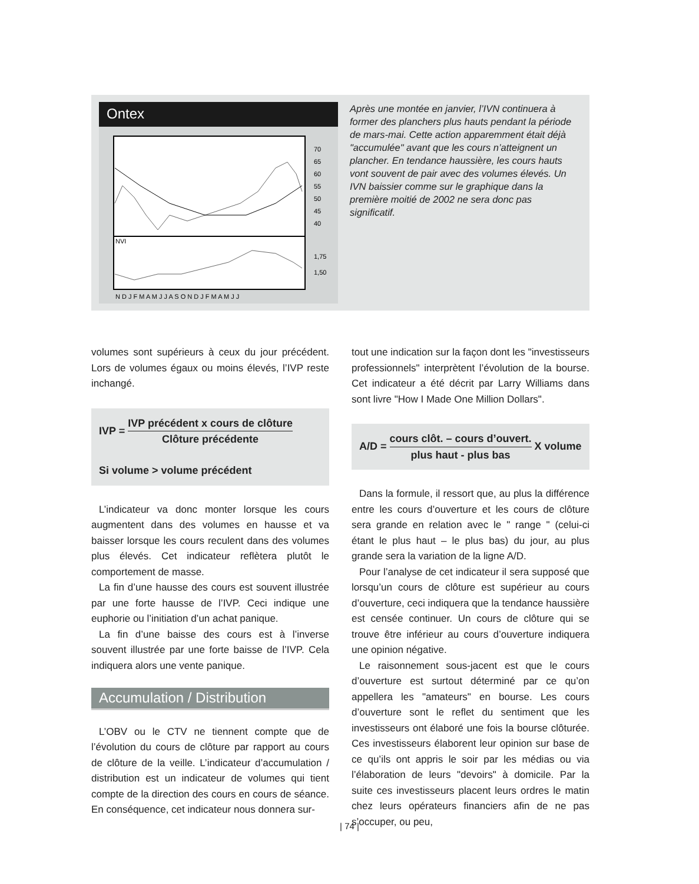Ontex
NVI
70
65
60
55
50
45
40
1,75
1,50
N D J F M A M J J A S O N D J F M A M J J
Après une montée en janvier, l’IVN continuera à former des planchers plus hauts pendant la période de mars-mai. Cette action apparemment était déjà "accumulée" avant que les cours n’atteignent un plancher. En tendance haussière, les cours hauts vont souvent de pair avec des volumes élevés. Un IVN baissier comme sur le graphique dans la première moitié de 2002 ne sera donc pas significatif.
volumes sont supérieurs à ceux du jour précédent. Lors de volumes égaux ou moins élevés, l’IVP reste inchangé.
IVP = IVP précédent x cours de clôture Clôture précédente
Si volume > volume précédent
L’indicateur va donc monter lorsque les cours augmentent dans des volumes en hausse et va baisser lorsque les cours reculent dans des volumes plus élevés. Cet indicateur reflètera plutôt le comportement de masse.
La fin d’une hausse des cours est souvent illustrée par une forte hausse de l’IVP. Ceci indique une euphorie ou l’initiation d’un achat panique.
La fin d’une baisse des cours est à l’inverse souvent illustrée par une forte baisse de l’IVP. Cela indiquera alors une vente panique.
Accumulation / Distribution
L’OBV ou le CTV ne tiennent compte que de l’évolution du cours de clôture par rapport au cours de clôture de la veille. L’indicateur d’accumulation / distribution est un indicateur de volumes qui tient compte de la direction des cours en cours de séance. En conséquence, cet indicateur nous donnera sur-
tout une indication sur la façon dont les "investisseurs professionnels" interprètent l’évolution de la bourse. Cet indicateur a été décrit par Larry Williams dans sont livre "How I Made One Million Dollars".
A/D = cours clôt. – cours d’ouvert. plus haut - plus bas X volume
Dans la formule, il ressort que, au plus la différence entre les cours d’ouverture et les cours de clôture sera grande en relation avec le " range " (celui-ci étant le plus haut – le plus bas) du jour, au plus grande sera la variation de la ligne A/D.
Pour l’analyse de cet indicateur il sera supposé que lorsqu’un cours de clôture est supérieur au cours d’ouverture, ceci indiquera que la tendance haussière est censée continuer. Un cours de clôture qui se trouve être inférieur au cours d’ouverture indiquera une opinion négative.
Le raisonnement sous-jacent est que le cours d’ouverture est surtout déterminé par ce qu’on appellera les "amateurs" en bourse. Les cours d’ouverture sont le reflet du sentiment que les investisseurs ont élaboré une fois la bourse clôturée. Ces investisseurs élaborent leur opinion sur base de ce qu’ils ont appris le soir par les médias ou via l’élaboration de leurs "devoirs" à domicile. Par la suite ces investisseurs placent leurs ordres le matin chez leurs opérateurs financiers afin de ne pas s’occuper, ou peu,
| 74 |